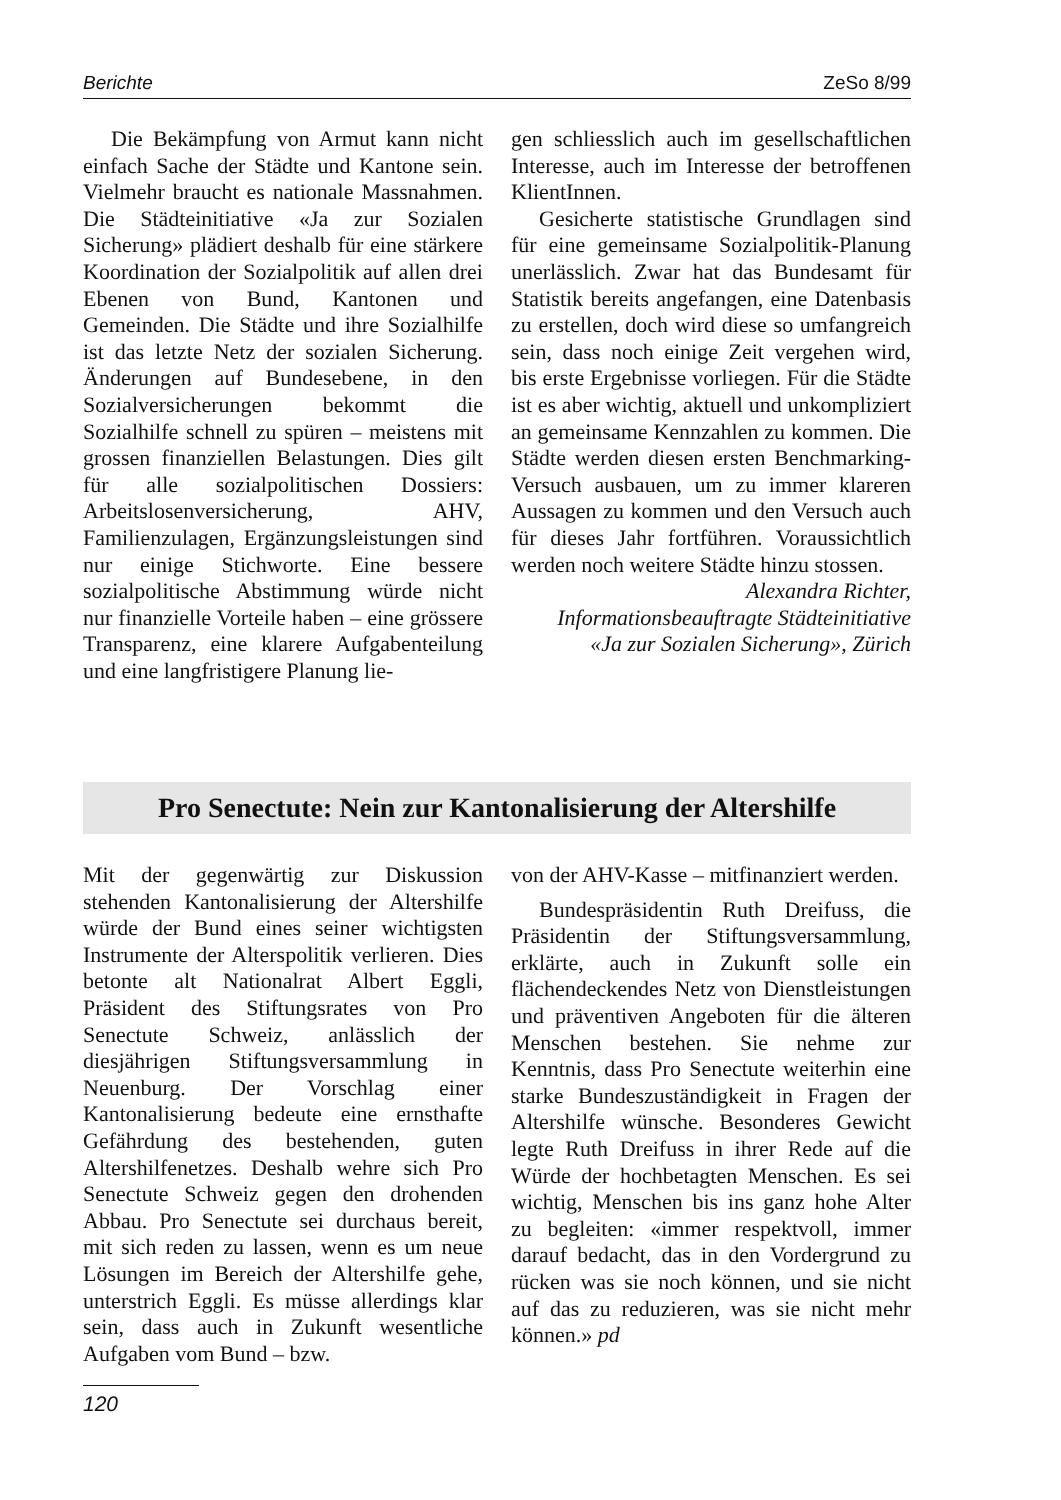Berichte ZeSo 8/99
Die Bekämpfung von Armut kann nicht einfach Sache der Städte und Kantone sein. Vielmehr braucht es nationale Massnahmen. Die Städteinitiative «Ja zur Sozialen Sicherung» plädiert deshalb für eine stärkere Koordination der Sozialpolitik auf allen drei Ebenen von Bund, Kantonen und Gemeinden. Die Städte und ihre Sozialhilfe ist das letzte Netz der sozialen Sicherung. Änderungen auf Bundesebene, in den Sozialversicherungen bekommt die Sozialhilfe schnell zu spüren – meistens mit grossen finanziellen Belastungen. Dies gilt für alle sozialpolitischen Dossiers: Arbeitslosenversicherung, AHV, Familienzulagen, Ergänzungsleistungen sind nur einige Stichworte. Eine bessere sozialpolitische Abstimmung würde nicht nur finanzielle Vorteile haben – eine grössere Transparenz, eine klarere Aufgabenteilung und eine langfristigere Planung lie-
gen schliesslich auch im gesellschaftlichen Interesse, auch im Interesse der betroffenen KlientInnen.
Gesicherte statistische Grundlagen sind für eine gemeinsame Sozialpolitik-Planung unerlässlich. Zwar hat das Bundesamt für Statistik bereits angefangen, eine Datenbasis zu erstellen, doch wird diese so umfangreich sein, dass noch einige Zeit vergehen wird, bis erste Ergebnisse vorliegen. Für die Städte ist es aber wichtig, aktuell und unkompliziert an gemeinsame Kennzahlen zu kommen. Die Städte werden diesen ersten Benchmarking-Versuch ausbauen, um zu immer klareren Aussagen zu kommen und den Versuch auch für dieses Jahr fortführen. Voraussichtlich werden noch weitere Städte hinzu stossen.
Alexandra Richter,
Informationsbeauftragte Städteinitiative
«Ja zur Sozialen Sicherung», Zürich
Pro Senectute: Nein zur Kantonalisierung der Altershilfe
Mit der gegenwärtig zur Diskussion stehenden Kantonalisierung der Altershilfe würde der Bund eines seiner wichtigsten Instrumente der Alterspolitik verlieren. Dies betonte alt Nationalrat Albert Eggli, Präsident des Stiftungsrates von Pro Senectute Schweiz, anlässlich der diesjährigen Stiftungsversammlung in Neuenburg. Der Vorschlag einer Kantonalisierung bedeute eine ernsthafte Gefährdung des bestehenden, guten Altershilfenetzes. Deshalb wehre sich Pro Senectute Schweiz gegen den drohenden Abbau. Pro Senectute sei durchaus bereit, mit sich reden zu lassen, wenn es um neue Lösungen im Bereich der Altershilfe gehe, unterstrich Eggli. Es müsse allerdings klar sein, dass auch in Zukunft wesentliche Aufgaben vom Bund – bzw.
von der AHV-Kasse – mitfinanziert werden.
Bundespräsidentin Ruth Dreifuss, die Präsidentin der Stiftungsversammlung, erklärte, auch in Zukunft solle ein flächendeckendes Netz von Dienstleistungen und präventiven Angeboten für die älteren Menschen bestehen. Sie nehme zur Kenntnis, dass Pro Senectute weiterhin eine starke Bundeszuständigkeit in Fragen der Altershilfe wünsche. Besonderes Gewicht legte Ruth Dreifuss in ihrer Rede auf die Würde der hochbetagten Menschen. Es sei wichtig, Menschen bis ins ganz hohe Alter zu begleiten: «immer respektvoll, immer darauf bedacht, das in den Vordergrund zu rücken was sie noch können, und sie nicht auf das zu reduzieren, was sie nicht mehr können.» pd
120